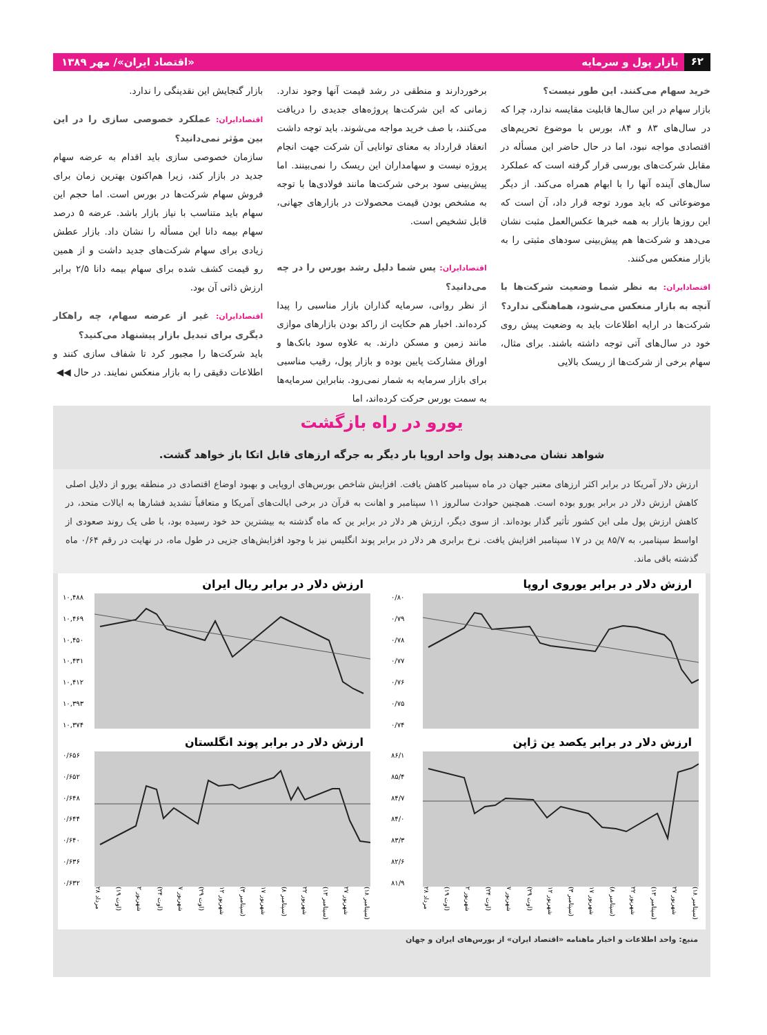۶۲ بازار پول و سرمایه «اقتصاد ایران»/ مهر ۱۳۸۹
خرید سهام می‌کنند. این طور نیست؟
بازار سهام در این سال‌ها قابلیت مقایسه ندارد، چرا که در سال‌های ۸۳ و ۸۴، بورس با موضوع تحریم‌های اقتصادی مواجه نبود، اما در حال حاضر این مسأله در مقابل شرکت‌های بورسی قرار گرفته است که عملکرد سال‌های آینده آنها را با ابهام همراه می‌کند. از دیگر موضوعاتی که باید مورد توجه قرار داد، آن است که این روزها بازار به همه خبرها عکس‌العمل مثبت نشان می‌دهد و شرکت‌ها هم پیش‌بینی سودهای مثبتی را به بازار منعکس می‌کنند.
اقتصادایران: به نظر شما وضعیت شرکت‌ها با آنچه به بازار منعکس می‌شود، هماهنگی ندارد؟
شرکت‌ها در ارایه اطلاعات باید به وضعیت پیش روی خود در سال‌های آتی توجه داشته باشند. برای مثال، سهام برخی از شرکت‌ها از ریسک بالایی
برخوردارند و منطقی در رشد قیمت آنها وجود ندارد. زمانی که این شرکت‌ها پروژه‌های جدیدی را دریافت می‌کنند، با صف خرید مواجه می‌شوند. باید توجه داشت انعقاد قرارداد به معنای توانایی آن شرکت جهت انجام پروژه نیست و سهامداران این ریسک را نمی‌بینند. اما پیش‌بینی سود برخی شرکت‌ها مانند فولادی‌ها با توجه به مشخص بودن قیمت محصولات در بازارهای جهانی، قابل تشخیص است.
اقتصادایران: پس شما دلیل رشد بورس را در چه می‌دانید؟
از نظر روانی، سرمایه گذاران بازار مناسبی را پیدا کرده‌اند. اخبار هم حکایت از راکد بودن بازارهای موازی مانند زمین و مسکن دارند. به علاوه سود بانک‌ها و اوراق مشارکت پایین بوده و بازار پول، رقیب مناسبی برای بازار سرمایه به شمار نمی‌رود. بنابراین سرمایه‌ها به سمت بورس حرکت کرده‌اند، اما
بازار گنجایش این نقدینگی را ندارد.
اقتصادایران: عملکرد خصوصی سازی را در این بین مؤثر نمی‌دانید؟
سازمان خصوصی سازی باید اقدام به عرضه سهام جدید در بازار کند، زیرا هم‌اکنون بهترین زمان برای فروش سهام شرکت‌ها در بورس است. اما حجم این سهام باید متناسب با نیاز بازار باشد. عرضه ۵ درصد سهام بیمه دانا این مسأله را نشان داد. بازار عطش زیادی برای سهام شرکت‌های جدید داشت و از همین رو قیمت کشف شده برای سهام بیمه دانا ۲/۵ برابر ارزش ذاتی آن بود.
اقتصادایران: غیر از عرضه سهام، چه راهکار دیگری برای تبدیل بازار پیشنهاد می‌کنید؟
باید شرکت‌ها را مجبور کرد تا شفاف سازی کنند و اطلاعات دقیقی را به بازار منعکس نمایند. در حال ◀◀
یورو در راه بازگشت
شواهد نشان می‌دهند پول واحد اروپا بار دیگر به جرگه ارزهای قابل اتکا باز خواهد گشت.
ارزش دلار آمریکا در برابر اکثر ارزهای معتبر جهان در ماه سپتامبر کاهش یافت. افزایش شاخص بورس‌های اروپایی و بهبود اوضاع اقتصادی در منطقه یورو از دلایل اصلی کاهش ارزش دلار در برابر یورو بوده است. همچنین حوادث سالروز ۱۱ سپتامبر و اهانت به قرآن در برخی ایالت‌های آمریکا و متعاقباً تشدید فشارها به ایالات متحد، در کاهش ارزش پول ملی این کشور تأثیر گذار بوده‌اند. از سوی دیگر، ارزش هر دلار در برابر ین که ماه گذشته به بیشترین حد خود رسیده بود، با طی یک روند صعودی از اواسط سپتامبر، به ۸۵/۷ ین در ۱۷ سپتامبر افزایش یافت. نرخ برابری هر دلار در برابر پوند انگلیس نیز با وجود افزایش‌های جزیی در طول ماه، در نهایت در رقم ۰/۶۴ ماه گذشته باقی ماند.
ارزش دلار در برابر یوروی اروپا
۰/۸۰
۰/۷۹
۰/۷۸
۰/۷۷
۰/۷۶
۰/۷۵
۰/۷۴
ارزش دلار در برابر ریال ایران
۱۰,۴۸۸
۱۰,۴۶۹
۱۰,۴۵۰
۱۰,۴۳۱
۱۰,۴۱۲
۱۰,۳۹۳
۱۰,۳۷۴
ارزش دلار در برابر یکصد ین ژاپن
۸۶/۱
۸۵/۴
۸۴/۷
۸۴/۰
۸۳/۳
۸۲/۶
۸۱/۹
۲۸ مرداد (۱۹ اوت) ۲ شهریور (۲۴ اوت) ۷ شهریور (۲۹ اوت) ۱۲ شهریور (۳ سپتامبر) ۱۷ شهریور (۸ سپتامبر) ۲۲ شهریور (۱۳ سپتامبر) ۲۷ شهریور (۱۸ سپتامبر)
ارزش دلار در برابر پوند انگلستان
۰/۶۵۶
۰/۶۵۲
۰/۶۴۸
۰/۶۴۴
۰/۶۴۰
۰/۶۳۶
۰/۶۳۲
۲۸ مرداد (۱۹ اوت) ۲ شهریور (۲۴ اوت) ۷ شهریور (۲۹ اوت) ۱۲ شهریور (۳ سپتامبر) ۱۷ شهریور (۸ سپتامبر) ۲۲ شهریور (۱۳ سپتامبر) ۲۷ شهریور (۱۸ سپتامبر)
منبع: واحد اطلاعات و اخبار ماهنامه «اقتصاد ایران» از بورس‌های ایران و جهان